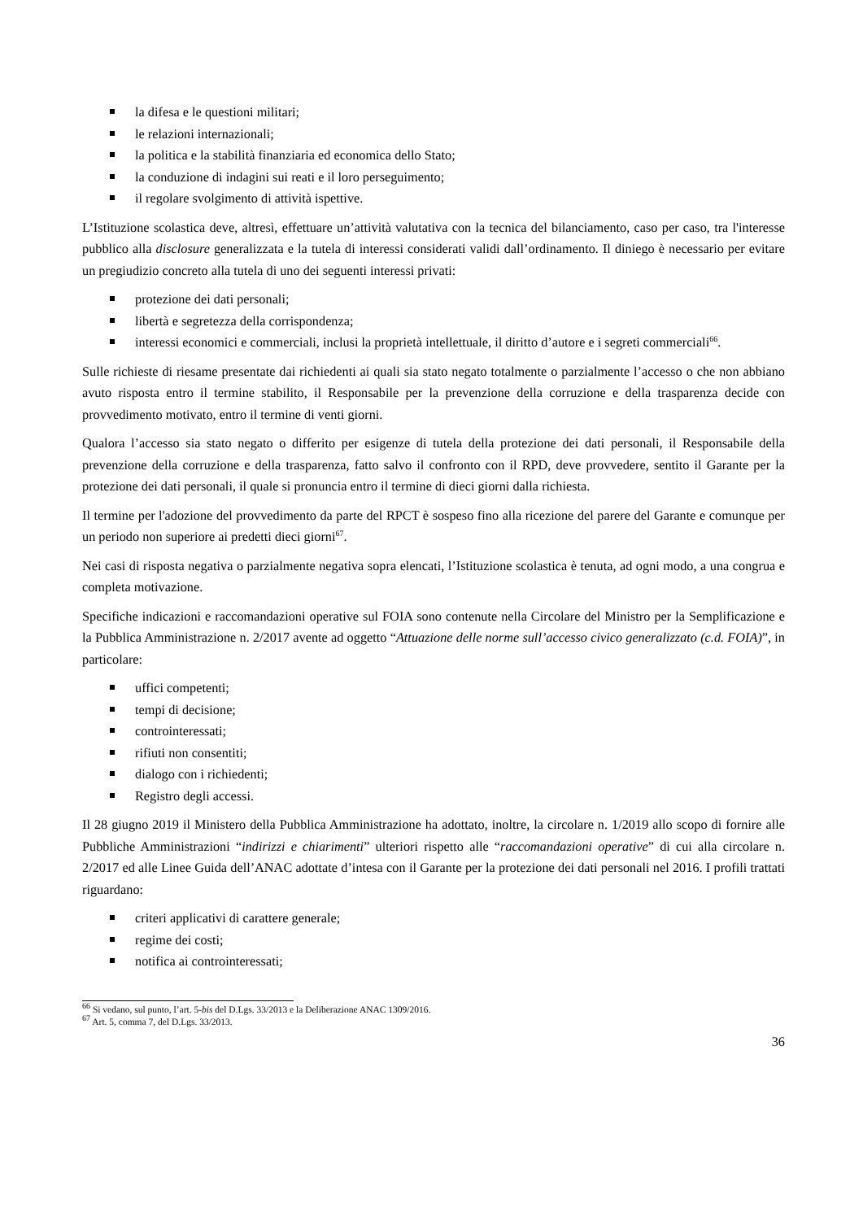la difesa e le questioni militari;
le relazioni internazionali;
la politica e la stabilità finanziaria ed economica dello Stato;
la conduzione di indagini sui reati e il loro perseguimento;
il regolare svolgimento di attività ispettive.
L’Istituzione scolastica deve, altresì, effettuare un’attività valutativa con la tecnica del bilanciamento, caso per caso, tra l'interesse pubblico alla disclosure generalizzata e la tutela di interessi considerati validi dall’ordinamento. Il diniego è necessario per evitare un pregiudizio concreto alla tutela di uno dei seguenti interessi privati:
protezione dei dati personali;
libertà e segretezza della corrispondenza;
interessi economici e commerciali, inclusi la proprietà intellettuale, il diritto d’autore e i segreti commerciali<sup>66</sup>.
Sulle richieste di riesame presentate dai richiedenti ai quali sia stato negato totalmente o parzialmente l’accesso o che non abbiano avuto risposta entro il termine stabilito, il Responsabile per la prevenzione della corruzione e della trasparenza decide con provvedimento motivato, entro il termine di venti giorni.
Qualora l’accesso sia stato negato o differito per esigenze di tutela della protezione dei dati personali, il Responsabile della prevenzione della corruzione e della trasparenza, fatto salvo il confronto con il RPD, deve provvedere, sentito il Garante per la protezione dei dati personali, il quale si pronuncia entro il termine di dieci giorni dalla richiesta.
Il termine per l'adozione del provvedimento da parte del RPCT è sospeso fino alla ricezione del parere del Garante e comunque per un periodo non superiore ai predetti dieci giorni<sup>67</sup>.
Nei casi di risposta negativa o parzialmente negativa sopra elencati, l’Istituzione scolastica è tenuta, ad ogni modo, a una congrua e completa motivazione.
Specifiche indicazioni e raccomandazioni operative sul FOIA sono contenute nella Circolare del Ministro per la Semplificazione e la Pubblica Amministrazione n. 2/2017 avente ad oggetto “Attuazione delle norme sull’accesso civico generalizzato (c.d. FOIA)”, in particolare:
uffici competenti;
tempi di decisione;
controinteressati;
rifiuti non consentiti;
dialogo con i richiedenti;
Registro degli accessi.
Il 28 giugno 2019 il Ministero della Pubblica Amministrazione ha adottato, inoltre, la circolare n. 1/2019 allo scopo di fornire alle Pubbliche Amministrazioni “indirizzi e chiarimenti” ulteriori rispetto alle “raccomandazioni operative” di cui alla circolare n. 2/2017 ed alle Linee Guida dell’ANAC adottate d’intesa con il Garante per la protezione dei dati personali nel 2016. I profili trattati riguardano:
criteri applicativi di carattere generale;
regime dei costi;
notifica ai controinteressati;
<sup>66</sup> Si vedano, sul punto, l’art. 5-bis del D.Lgs. 33/2013 e la Deliberazione ANAC 1309/2016.
<sup>67</sup> Art. 5, comma 7, del D.Lgs. 33/2013.
36